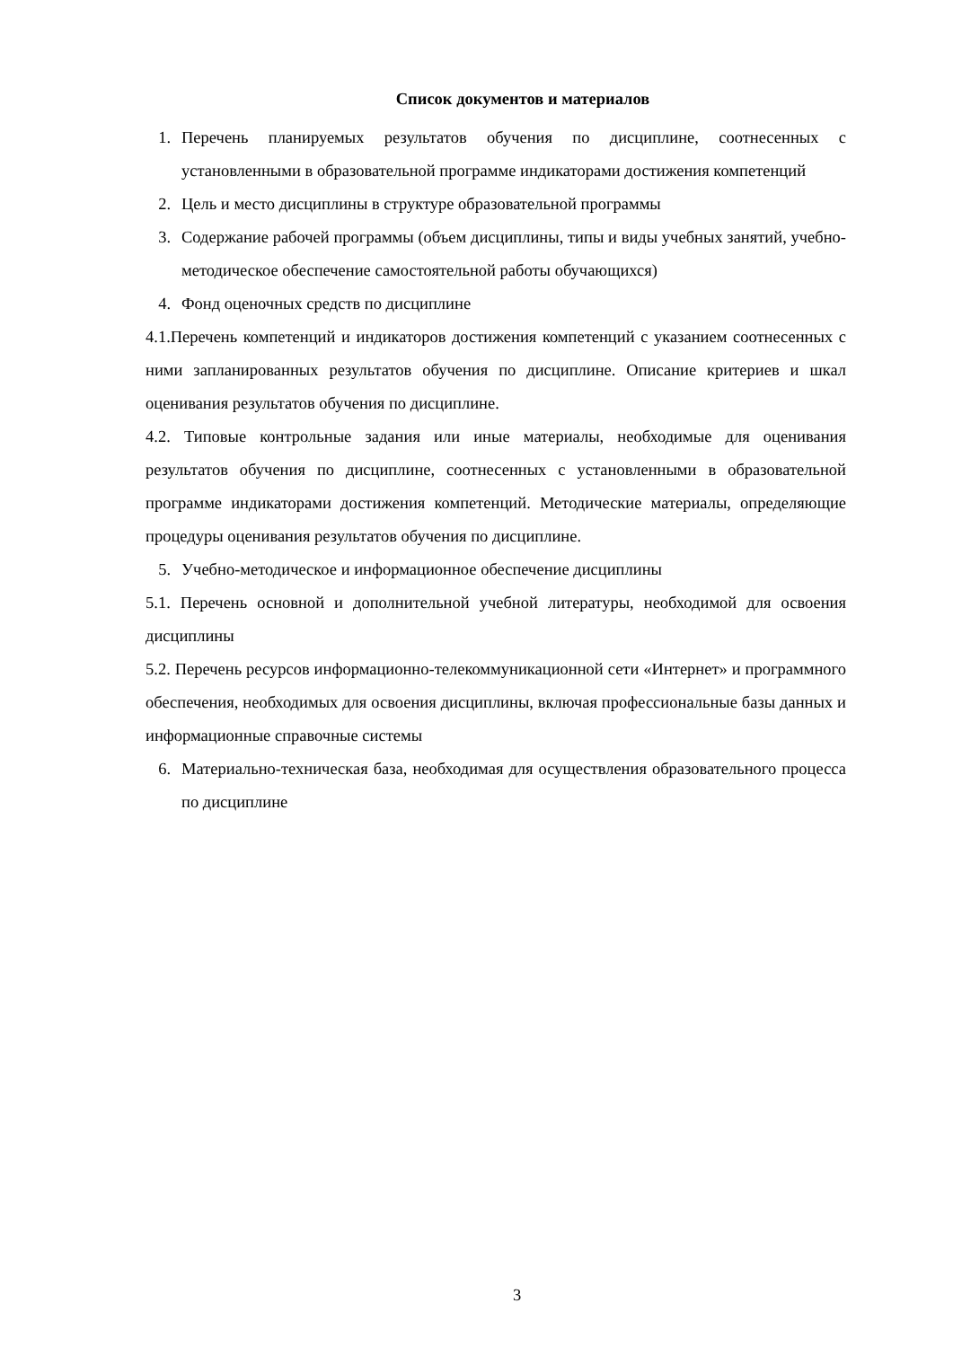Список документов и материалов
1. Перечень планируемых результатов обучения по дисциплине, соотнесенных с установленными в образовательной программе индикаторами достижения компетенций
2. Цель и место дисциплины в структуре образовательной программы
3. Содержание рабочей программы (объем дисциплины, типы и виды учебных занятий, учебно-методическое обеспечение самостоятельной работы обучающихся)
4. Фонд оценочных средств по дисциплине
4.1.Перечень компетенций и индикаторов достижения компетенций с указанием соотнесенных с ними запланированных результатов обучения по дисциплине. Описание критериев и шкал оценивания результатов обучения по дисциплине.
4.2. Типовые контрольные задания или иные материалы, необходимые для оценивания результатов обучения по дисциплине, соотнесенных с установленными в образовательной программе индикаторами достижения компетенций. Методические материалы, определяющие процедуры оценивания результатов обучения по дисциплине.
5. Учебно-методическое и информационное обеспечение дисциплины
5.1. Перечень основной и дополнительной учебной литературы, необходимой для освоения дисциплины
5.2. Перечень ресурсов информационно-телекоммуникационной сети «Интернет» и программного обеспечения, необходимых для освоения дисциплины, включая профессиональные базы данных и информационные справочные системы
6. Материально-техническая база, необходимая для осуществления образовательного процесса по дисциплине
3